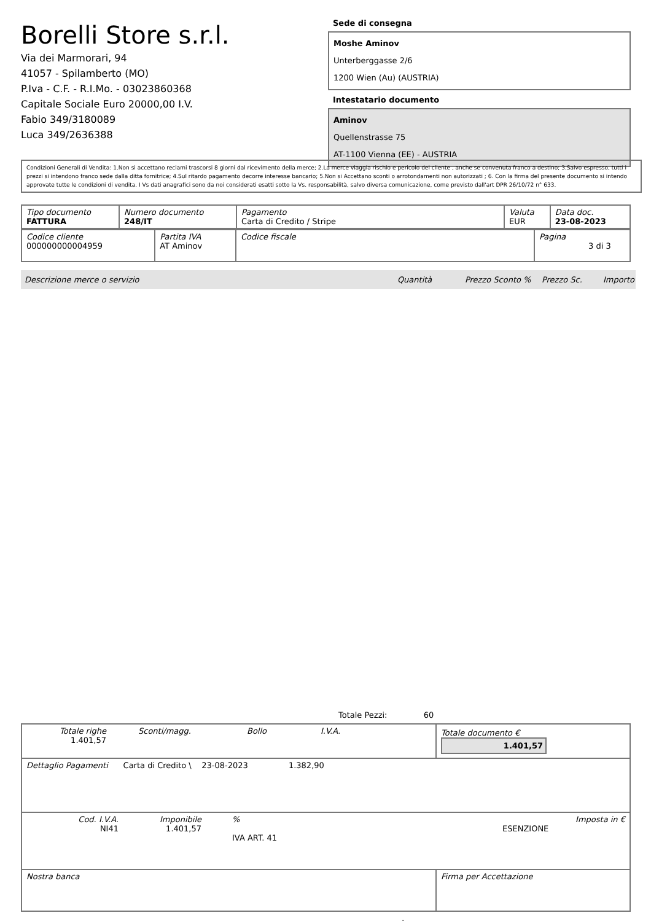Borelli Store s.r.l.
Via dei Marmorari, 94
41057 - Spilamberto (MO)
P.Iva - C.F. - R.I.Mo. - 03023860368
Capitale Sociale Euro 20000,00 I.V.
Fabio 349/3180089
Luca 349/2636388
Sede di consegna
Moshe Aminov
Unterberggasse 2/6
1200 Wien (Au) (AUSTRIA)
Intestatario documento
Aminov
Quellenstrasse 75
AT-1100 Vienna (EE) - AUSTRIA
Condizioni Generali di Vendita: 1.Non si accettano reclami trascorsi 8 giorni dal ricevimento della merce; 2.La merce viaggia rischio e pericolo del cliente , anche se convenuta franco a destino; 3.Salvo espresso, tutti i prezzi si intendono franco sede dalla ditta fornitrice; 4.Sul ritardo pagamento decorre interesse bancario; 5.Non si Accettano sconti o arrotondamenti non autorizzati ; 6. Con la firma del presente documento si intendo approvate tutte le condizioni di vendita. I Vs dati anagrafici sono da noi considerati esatti sotto la Vs. responsabilità, salvo diversa comunicazione, come previsto dall'art DPR 26/10/72 n° 633.
| Tipo documento FATTURA | Numero documento 248/IT | Pagamento Carta di Credito / Stripe | Valuta EUR | Data doc. 23-08-2023 |
| Codice cliente 000000000004959 | Partita IVA AT Aminov | Codice fiscale | Pagina 3 di 3 |
Descrizione merce o servizio Quantità Prezzo Sconto % Prezzo Sc. Importo
Totale Pezzi: 60
| Totale righe 1.401,57 Sconti/magg. Bollo I.V.A. | Totale documento € 1.401,57 |
| Dettaglio Pagamenti Carta di Credito \ 23-08-2023 1.382,90 | |
| Cod. I.V.A. NI41 Imponibile 1.401,57 % ESENZIONE IVA ART. 41 Imposta in € | |
| Nostra banca | Firma per Accettazione |
: